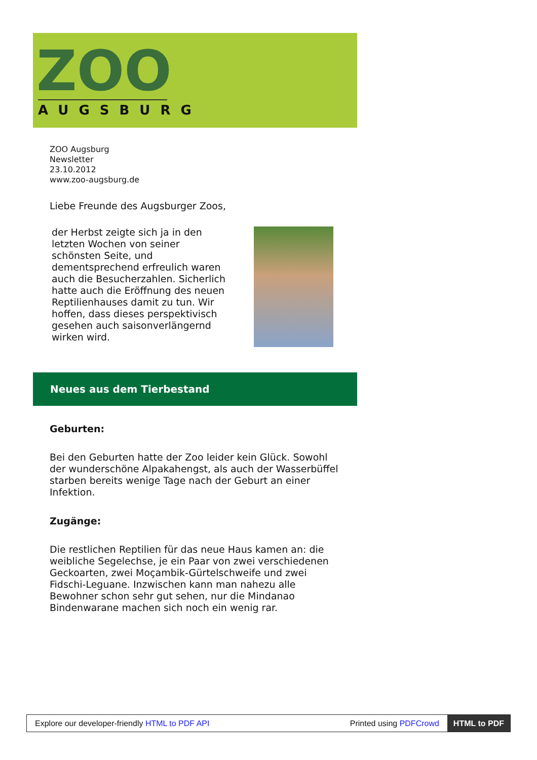ZOO
AUGSBURG
ZOO Augsburg
Newsletter
23.10.2012
www.zoo-augsburg.de
Liebe Freunde des Augsburger Zoos,
der Herbst zeigte sich ja in den letzten Wochen von seiner schönsten Seite, und dementsprechend erfreulich waren auch die Besucherzahlen. Sicherlich hatte auch die Eröffnung des neuen Reptilienhauses damit zu tun. Wir hoffen, dass dieses perspektivisch gesehen auch saisonverlängernd wirken wird.
Neues aus dem Tierbestand
Geburten:
Bei den Geburten hatte der Zoo leider kein Glück. Sowohl der wunderschöne Alpakahengst, als auch der Wasserbüffel starben bereits wenige Tage nach der Geburt an einer Infektion.
Zugänge:
Die restlichen Reptilien für das neue Haus kamen an: die weibliche Segelechse, je ein Paar von zwei verschiedenen Geckoarten, zwei Moçambik-Gürtelschweife und zwei Fidschi-Leguane. Inzwischen kann man nahezu alle Bewohner schon sehr gut sehen, nur die Mindanao Bindenwarane machen sich noch ein wenig rar.
Explore our developer-friendly HTML to PDF API Printed using PDFCrowd HTML to PDF